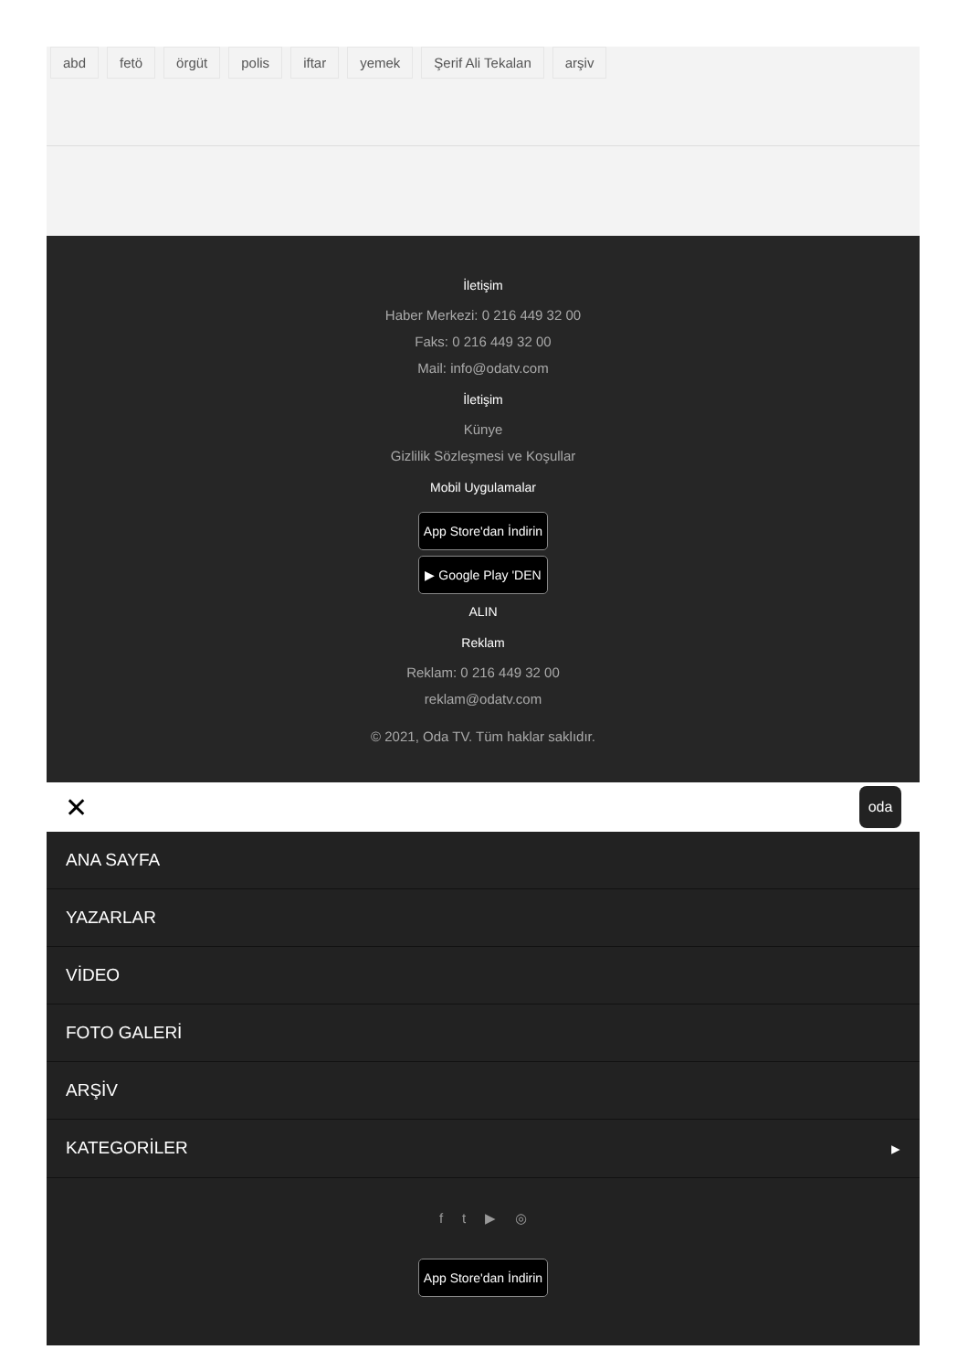abd fetö örgüt polis iftar yemek Şerif Ali Tekalan arşiv
İletişim
Haber Merkezi: 0 216 449 32 00
Faks: 0 216 449 32 00
Mail: info@odatv.com
İletişim
Künye
Gizlilik Sözleşmesi ve Koşullar
Mobil Uygulamalar
App Store'dan İndirin
▶ Google Play 'DEN ALIN
Reklam
Reklam: 0 216 449 32 00
reklam@odatv.com
© 2021, Oda TV. Tüm haklar saklıdır.
✕
oda
ANA SAYFA
YAZARLAR
VİDEO
FOTO GALERİ
ARŞİV
KATEGORİLER ▸
f t ▶ ◎
App Store'dan İndirin